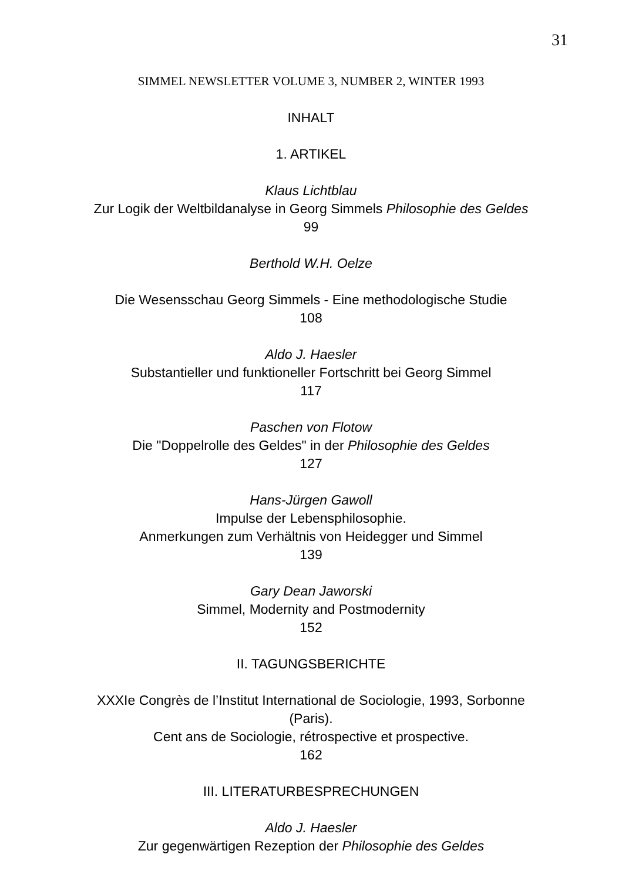31
SIMMEL NEWSLETTER VOLUME 3, NUMBER 2, WINTER 1993
INHALT
1. ARTIKEL
Klaus Lichtblau
Zur Logik der Weltbildanalyse in Georg Simmels Philosophie des Geldes
99
Berthold W.H. Oelze
Die Wesensschau Georg Simmels - Eine methodologische Studie
108
Aldo J. Haesler
Substantieller und funktioneller Fortschritt bei Georg Simmel
117
Paschen von Flotow
Die "Doppelrolle des Geldes" in der Philosophie des Geldes
127
Hans-Jürgen Gawoll
Impulse der Lebensphilosophie.
Anmerkungen zum Verhältnis von Heidegger und Simmel
139
Gary Dean Jaworski
Simmel, Modernity and Postmodernity
152
II. TAGUNGSBERICHTE
XXXIe Congrès de l’Institut International de Sociologie, 1993, Sorbonne
(Paris).
Cent ans de Sociologie, rétrospective et prospective.
162
III. LITERATURBESPRECHUNGEN
Aldo J. Haesler
Zur gegenwärtigen Rezeption der Philosophie des Geldes